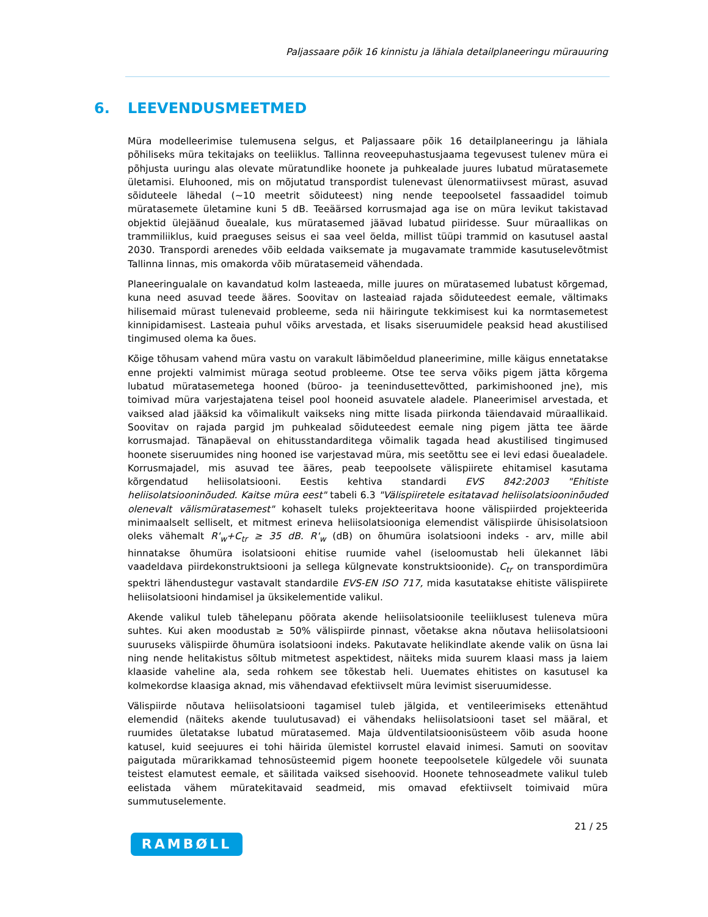Paljassaare põik 16 kinnistu ja lähiala detailplaneeringu mürauuring
6. LEEVENDUSMEETMED
Müra modelleerimise tulemusena selgus, et Paljassaare põik 16 detailplaneeringu ja lähiala põhiliseks müra tekitajaks on teeliiklus. Tallinna reoveepuhastusjaama tegevusest tulenev müra ei põhjusta uuringu alas olevate müratundlike hoonete ja puhkealade juures lubatud müratasemete ületamisi. Eluhooned, mis on mõjutatud transpordist tulenevast ülenormatiivsest mürast, asuvad sõiduteele lähedal (~10 meetrit sõiduteest) ning nende teepoolsetel fassaadidel toimub müratasemete ületamine kuni 5 dB. Teeäärsed korrusmajad aga ise on müra levikut takistavad objektid ülejäänud õuealale, kus müratasemed jäävad lubatud piiridesse. Suur müraallikas on trammiliiklus, kuid praeguses seisus ei saa veel öelda, millist tüüpi trammid on kasutusel aastal 2030. Transpordi arenedes võib eeldada vaiksemate ja mugavamate trammide kasutuselevõtmist Tallinna linnas, mis omakorda võib müratasemeid vähendada.
Planeeringualale on kavandatud kolm lasteaeda, mille juures on müratasemed lubatust kõrgemad, kuna need asuvad teede ääres. Soovitav on lasteaiad rajada sõiduteedest eemale, vältimaks hilisemaid mürast tulenevaid probleeme, seda nii häiringute tekkimisest kui ka normtasemetest kinnipidamisest. Lasteaia puhul võiks arvestada, et lisaks siseruumidele peaksid head akustilised tingimused olema ka õues.
Kõige tõhusam vahend müra vastu on varakult läbimõeldud planeerimine, mille käigus ennetatakse enne projekti valmimist müraga seotud probleeme. Otse tee serva võiks pigem jätta kõrgema lubatud müratasemetega hooned (büroo- ja teenindusettevõtted, parkimishooned jne), mis toimivad müra varjestajatena teisel pool hooneid asuvatele aladele. Planeerimisel arvestada, et vaiksed alad jääksid ka võimalikult vaikseks ning mitte lisada piirkonda täiendavaid müraallikaid. Soovitav on rajada pargid jm puhkealad sõiduteedest eemale ning pigem jätta tee äärde korrusmajad. Tänapäeval on ehitusstandarditega võimalik tagada head akustilised tingimused hoonete siseruumides ning hooned ise varjestavad müra, mis seetõttu see ei levi edasi õuealadele. Korrusmajadel, mis asuvad tee ääres, peab teepoolsete välispiirete ehitamisel kasutama kõrgendatud heliisolatsiooni. Eestis kehtiva standardi EVS 842:2003 "Ehitiste heliisolatsiooninõuded. Kaitse müra eest" tabeli 6.3 "Välispiiretele esitatavad heliisolatsiooninõuded olenevalt välismüratasemest" kohaselt tuleks projekteeritava hoone välispiirded projekteerida minimaalselt selliselt, et mitmest erineva heliisolatsiooniga elemendist välispiirde ühisisolatsioon oleks vähemalt R'<sub>w</sub>+C<sub>tr</sub> ≥ 35 dB. R'<sub>w</sub> (dB) on õhumüra isolatsiooni indeks - arv, mille abil hinnatakse õhumüra isolatsiooni ehitise ruumide vahel (iseloomustab heli ülekannet läbi vaadeldava piirdekonstruktsiooni ja sellega külgnevate konstruktsioonide). C<sub>tr</sub> on transpordimüra spektri lähendustegur vastavalt standardile EVS-EN ISO 717, mida kasutatakse ehitiste välispiirete heliisolatsiooni hindamisel ja üksikelementide valikul.
Akende valikul tuleb tähelepanu pöörata akende heliisolatsioonile teeliiklusest tuleneva müra suhtes. Kui aken moodustab ≥ 50% välispiirde pinnast, võetakse akna nõutava heliisolatsiooni suuruseks välispiirde õhumüra isolatsiooni indeks. Pakutavate helikindlate akende valik on üsna lai ning nende helitakistus sõltub mitmetest aspektidest, näiteks mida suurem klaasi mass ja laiem klaaside vaheline ala, seda rohkem see tõkestab heli. Uuemates ehitistes on kasutusel ka kolmekordse klaasiga aknad, mis vähendavad efektiivselt müra levimist siseruumidesse.
Välispiirde nõutava heliisolatsiooni tagamisel tuleb jälgida, et ventileerimiseks ettenähtud elemendid (näiteks akende tuulutusavad) ei vähendaks heliisolatsiooni taset sel määral, et ruumides ületatakse lubatud müratasemed. Maja üldventilatsioonisüsteem võib asuda hoone katusel, kuid seejuures ei tohi häirida ülemistel korrustel elavaid inimesi. Samuti on soovitav paigutada mürarikkamad tehnosüsteemid pigem hoonete teepoolsetele külgedele või suunata teistest elamutest eemale, et säilitada vaiksed sisehoovid. Hoonete tehnoseadmete valikul tuleb eelistada vähem müratekitavaid seadmeid, mis omavad efektiivselt toimivaid müra summutuselemente.
21 / 25
RAMBØLL